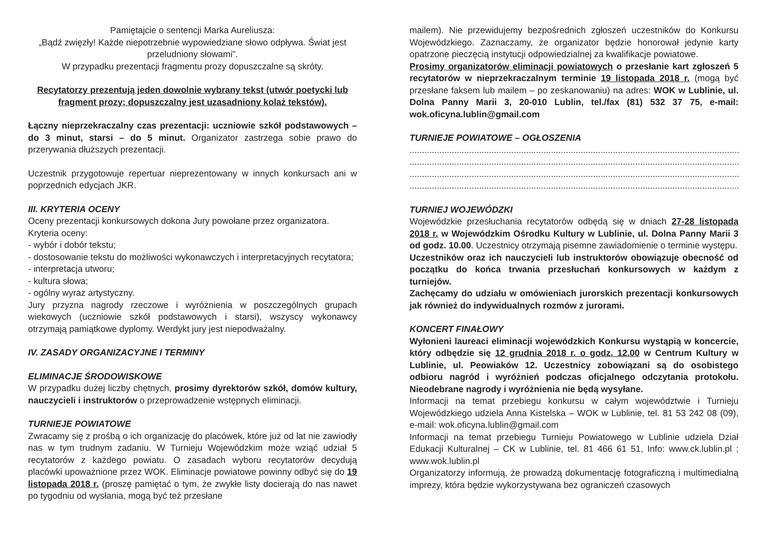Pamiętajcie o sentencji Marka Aureliusza:
„Bądź zwięzły! Każde niepotrzebnie wypowiedziane słowo odpływa. Świat jest przeludniony słowami”.
W przypadku prezentacji fragmentu prozy dopuszczalne są skróty.
Recytatorzy prezentują jeden dowolnie wybrany tekst (utwór poetycki lub fragment prozy; dopuszczalny jest uzasadniony kolaż tekstów).
Łączny nieprzekraczalny czas prezentacji: uczniowie szkół podstawowych – do 3 minut, starsi – do 5 minut. Organizator zastrzega sobie prawo do przerywania dłuższych prezentacji.
Uczestnik przygotowuje repertuar nieprezentowany w innych konkursach ani w poprzednich edycjach JKR.
III. KRYTERIA OCENY
Oceny prezentacji konkursowych dokona Jury powołane przez organizatora.
Kryteria oceny:
- wybór i dobór tekstu;
- dostosowanie tekstu do możliwości wykonawczych i interpretacyjnych recytatora;
- interpretacja utworu;
- kultura słowa;
- ogólny wyraz artystyczny.
Jury przyzna nagrody rzeczowe i wyróżnienia w poszczególnych grupach wiekowych (uczniowie szkół podstawowych i starsi), wszyscy wykonawcy otrzymają pamiątkowe dyplomy. Werdykt jury jest niepodważalny.
IV. ZASADY ORGANIZACYJNE I TERMINY
ELIMINACJE ŚRODOWISKOWE
W przypadku dużej liczby chętnych, prosimy dyrektorów szkół, domów kultury, nauczycieli i instruktorów o przeprowadzenie wstępnych eliminacji.
TURNIEJE POWIATOWE
Zwracamy się z prośbą o ich organizację do placówek, które już od lat nie zawiodły nas w tym trudnym zadaniu. W Turnieju Wojewódzkim może wziąć udział 5 recytatorów z każdego powiatu. O zasadach wyboru recytatorów decydują placówki upoważnione przez WOK. Eliminacje powiatowe powinny odbyć się do 19 listopada 2018 r. (proszę pamiętać o tym, że zwykłe listy docierają do nas nawet po tygodniu od wysłania, mogą być też przesłane
mailem). Nie przewidujemy bezpośrednich zgłoszeń uczestników do Konkursu Wojewódzkiego. Zaznaczamy, że organizator będzie honorował jedynie karty opatrzone pieczęcią instytucji odpowiedzialnej za kwalifikacje powiatowe.
Prosimy organizatorów eliminacji powiatowych o przesłanie kart zgłoszeń 5 recytatorów w nieprzekraczalnym terminie 19 listopada 2018 r. (mogą być przesłane faksem lub mailem – po zeskanowaniu) na adres: WOK w Lublinie, ul. Dolna Panny Marii 3, 20-010 Lublin, tel./fax (81) 532 37 75, e-mail: wok.oficyna.lublin@gmail.com
TURNIEJE POWIATOWE – OGŁOSZENIA
........................................................................................................................................................................
........................................................................................................................................................................
........................................................................................................................................................................
........................................................................................................................................................................
TURNIEJ WOJEWÓDZKI
Wojewódzkie przesłuchania recytatorów odbędą się w dniach 27-28 listopada 2018 r. w Wojewódzkim Ośrodku Kultury w Lublinie, ul. Dolna Panny Marii 3 od godz. 10.00. Uczestnicy otrzymają pisemne zawiadomienie o terminie występu.
Uczestników oraz ich nauczycieli lub instruktorów obowiązuje obecność od początku do końca trwania przesłuchań konkursowych w każdym z turniejów.
Zachęcamy do udziału w omówieniach jurorskich prezentacji konkursowych jak również do indywidualnych rozmów z jurorami.
KONCERT FINAŁOWY
Wyłonieni laureaci eliminacji wojewódzkich Konkursu wystąpią w koncercie, który odbędzie się 12 grudnia 2018 r. o godz. 12.00 w Centrum Kultury w Lublinie, ul. Peowiaków 12. Uczestnicy zobowiązani są do osobistego odbioru nagród i wyróżnień podczas oficjalnego odczytania protokołu. Nieodebrane nagrody i wyróżnienia nie będą wysyłane.
Informacji na temat przebiegu konkursu w całym województwie i Turnieju Wojewódzkiego udziela Anna Kistelska – WOK w Lublinie, tel. 81 53 242 08 (09), e-mail: wok.oficyna.lublin@gmail.com
Informacji na temat przebiegu Turnieju Powiatowego w Lublinie udziela Dział Edukacji Kulturalnej – CK w Lublinie, tel. 81 466 61 51, Info: www.ck.lublin.pl ; www.wok.lublin.pl
Organizatorzy informują, że prowadzą dokumentację fotograficzną i multimedialną imprezy, która będzie wykorzystywana bez ograniczeń czasowych